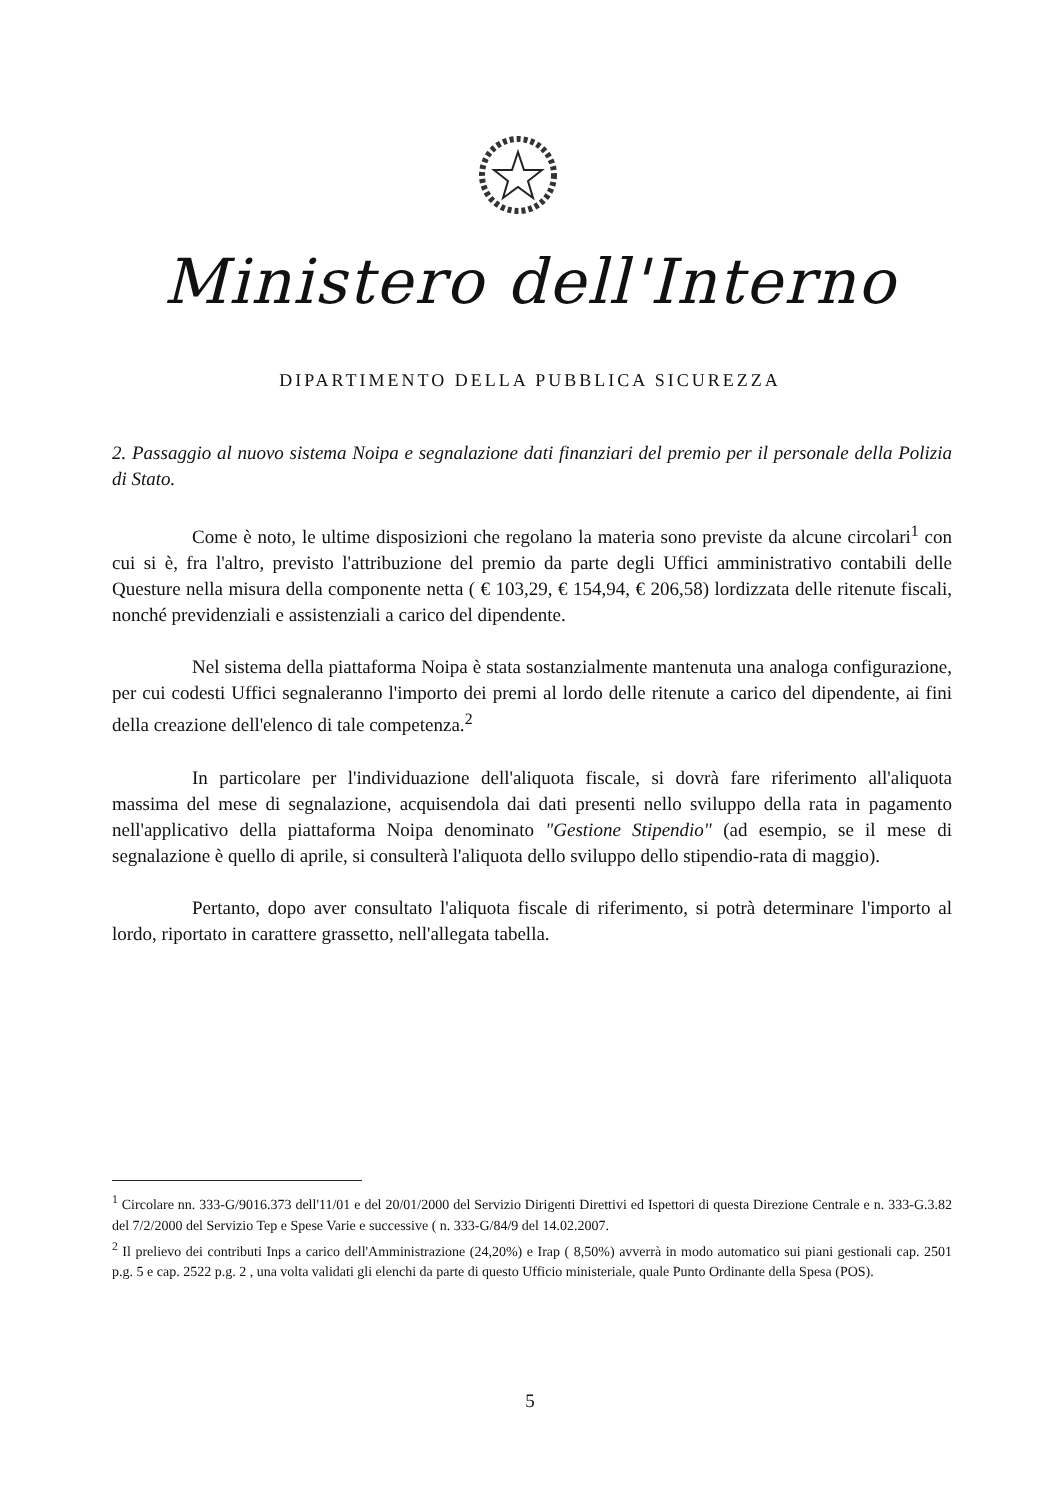Ministero dell'Interno
DIPARTIMENTO DELLA PUBBLICA SICUREZZA
2. Passaggio al nuovo sistema Noipa e segnalazione dati finanziari del premio per il personale della Polizia di Stato.
Come è noto, le ultime disposizioni che regolano la materia sono previste da alcune circolari<sup>1</sup> con cui si è, fra l'altro, previsto l'attribuzione del premio da parte degli Uffici amministrativo contabili delle Questure nella misura della componente netta ( € 103,29, € 154,94, € 206,58) lordizzata delle ritenute fiscali, nonché previdenziali e assistenziali a carico del dipendente.
Nel sistema della piattaforma Noipa è stata sostanzialmente mantenuta una analoga configurazione, per cui codesti Uffici segnaleranno l'importo dei premi al lordo delle ritenute a carico del dipendente, ai fini della creazione dell'elenco di tale competenza.<sup>2</sup>
In particolare per l'individuazione dell'aliquota fiscale, si dovrà fare riferimento all'aliquota massima del mese di segnalazione, acquisendola dai dati presenti nello sviluppo della rata in pagamento nell'applicativo della piattaforma Noipa denominato "Gestione Stipendio" (ad esempio, se il mese di segnalazione è quello di aprile, si consulterà l'aliquota dello sviluppo dello stipendio-rata di maggio).
Pertanto, dopo aver consultato l'aliquota fiscale di riferimento, si potrà determinare l'importo al lordo, riportato in carattere grassetto, nell'allegata tabella.
<sup>1</sup> Circolare nn. 333-G/9016.373 dell'11/01 e del 20/01/2000 del Servizio Dirigenti Direttivi ed Ispettori di questa Direzione Centrale e n. 333-G.3.82 del 7/2/2000 del Servizio Tep e Spese Varie e successive ( n. 333-G/84/9 del 14.02.2007.
<sup>2</sup> Il prelievo dei contributi Inps a carico dell'Amministrazione (24,20%) e Irap ( 8,50%) avverrà in modo automatico sui piani gestionali cap. 2501 p.g. 5 e cap. 2522 p.g. 2 , una volta validati gli elenchi da parte di questo Ufficio ministeriale, quale Punto Ordinante della Spesa (POS).
5